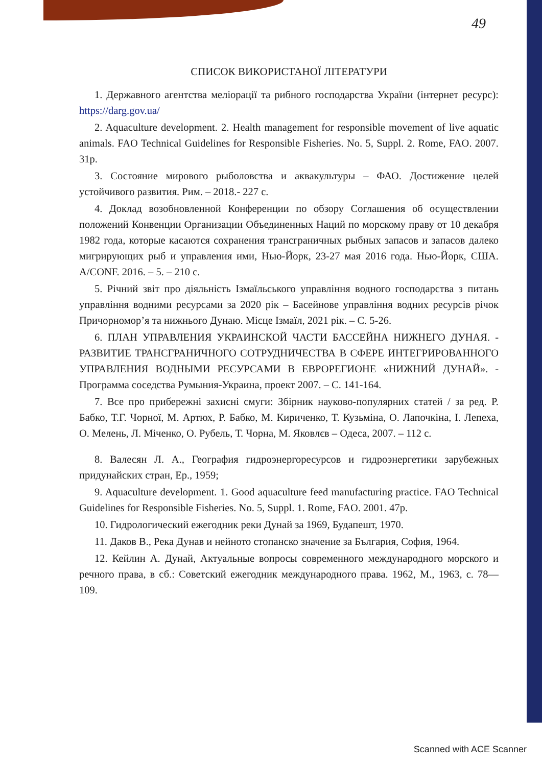49
СПИСОК ВИКОРИСТАНОЇ ЛІТЕРАТУРИ
1. Державного агентства меліорації та рибного господарства України (інтернет ресурс): https://darg.gov.ua/
2. Aquaculture development. 2. Health management for responsible movement of live aquatic animals. FAO Technical Guidelines for Responsible Fisheries. No. 5, Suppl. 2. Rome, FAO. 2007. 31p.
3. Состояние мирового рыболовства и аквакультуры – ФАО. Достижение целей устойчивого развития. Рим. – 2018.- 227 с.
4. Доклад возобновленной Конференции по обзору Соглашения об осуществлении положений Конвенции Организации Объединенных Наций по морскому праву от 10 декабря 1982 года, которые касаются сохранения трансграничных рыбных запасов и запасов далеко мигрирующих рыб и управления ими, Нью-Йорк, 23-27 мая 2016 года. Нью-Йорк, США. A/CONF. 2016. – 5. – 210 с.
5. Річний звіт про діяльність Ізмаїльського управління водного господарства з питань управління водними ресурсами за 2020 рік – Басейнове управління водних ресурсів річок Причорномор’я та нижнього Дунаю. Місце Ізмаїл, 2021 рік. – С. 5-26.
6. ПЛАН УПРАВЛЕНИЯ УКРАИНСКОЙ ЧАСТИ БАССЕЙНА НИЖНЕГО ДУНАЯ. - РАЗВИТИЕ ТРАНСГРАНИЧНОГО СОТРУДНИЧЕСТВА В СФЕРЕ ИНТЕГРИРОВАННОГО УПРАВЛЕНИЯ ВОДНЫМИ РЕСУРСАМИ В ЕВРОРЕГИОНЕ «НИЖНИЙ ДУНАЙ». - Программа соседства Румыния-Украина, проект 2007. – С. 141-164.
7. Все про прибережні захисні смуги: Збірник науково-популярних статей / за ред. Р. Бабко, Т.Г. Чорної, М. Артюх, Р. Бабко, М. Кириченко, Т. Кузьміна, О. Лапочкіна, І. Лепеха, О. Мелень, Л. Міченко, О. Рубель, Т. Чорна, М. Яковлєв – Одеса, 2007. – 112 с.
8. Валесян Л. А., География гидроэнергоресурсов и гидроэнергетики зарубежных придунайских стран, Ер., 1959;
9. Aquaculture development. 1. Good aquaculture feed manufacturing practice. FAO Technical Guidelines for Responsible Fisheries. No. 5, Suppl. 1. Rome, FAO. 2001. 47p.
10. Гидрологический ежегодник реки Дунай за 1969, Будапешт, 1970.
11. Даков В., Река Дунав и нейното стопанско значение за България, София, 1964.
12. Кейлин А. Дунай, Актуальные вопросы современного международного морского и речного права, в сб.: Советский ежегодник международного права. 1962, М., 1963, с. 78—109.
Scanned with ACE Scanner